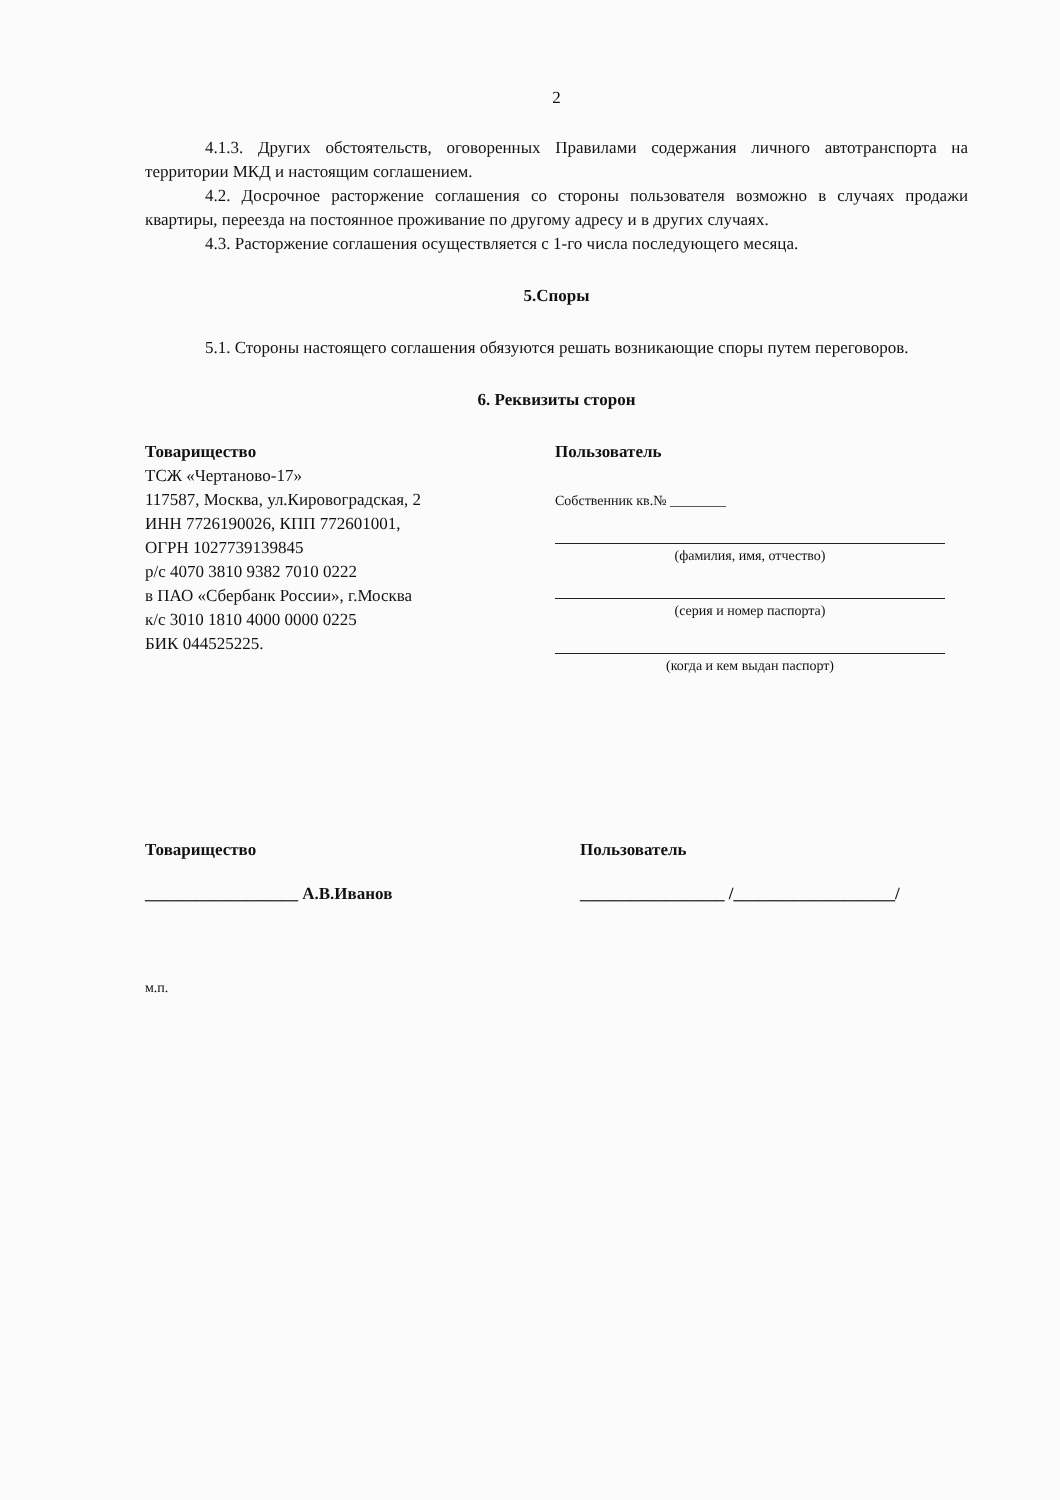2
4.1.3. Других обстоятельств, оговоренных Правилами содержания личного автотранспорта на территории МКД и настоящим соглашением.
4.2. Досрочное расторжение соглашения со стороны пользователя возможно в случаях продажи квартиры, переезда на постоянное проживание по другому адресу и в других случаях.
4.3. Расторжение соглашения осуществляется с 1-го числа последующего месяца.
5.Споры
5.1. Стороны настоящего соглашения обязуются решать возникающие споры путем переговоров.
6. Реквизиты сторон
Товарищество
ТСЖ «Чертаново-17»
117587, Москва, ул.Кировоградская, 2
ИНН 7726190026, КПП 772601001,
ОГРН 1027739139845
р/с 4070 3810 9382 7010 0222
в ПАО «Сбербанк России», г.Москва
к/с 3010 1810 4000 0000 0225
БИК 044525225.
Пользователь
Собственник кв.№ ________
(фамилия, имя, отчество)
(серия и номер паспорта)
(когда и кем выдан паспорт)
Товарищество
__________________ А.В.Иванов
Пользователь
_________________ /___________________/
м.п.